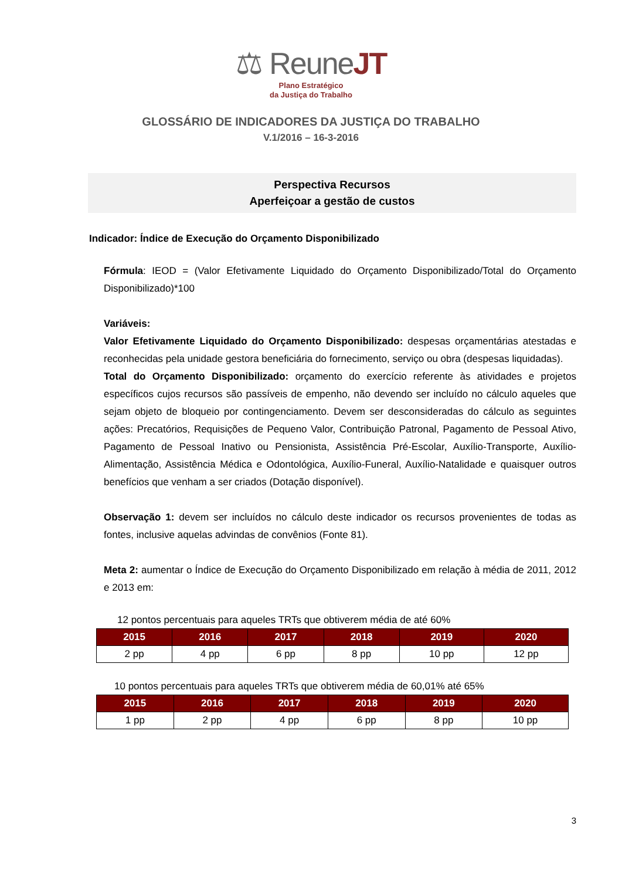⚖ ReuneJT
Plano Estratégico
da Justiça do Trabalho
GLOSSÁRIO DE INDICADORES DA JUSTIÇA DO TRABALHO
V.1/2016 – 16-3-2016
Perspectiva Recursos
Aperfeiçoar a gestão de custos
Indicador: Índice de Execução do Orçamento Disponibilizado
Fórmula: IEOD = (Valor Efetivamente Liquidado do Orçamento Disponibilizado/Total do Orçamento Disponibilizado)*100
Variáveis:
Valor Efetivamente Liquidado do Orçamento Disponibilizado: despesas orçamentárias atestadas e reconhecidas pela unidade gestora beneficiária do fornecimento, serviço ou obra (despesas liquidadas).
Total do Orçamento Disponibilizado: orçamento do exercício referente às atividades e projetos específicos cujos recursos são passíveis de empenho, não devendo ser incluído no cálculo aqueles que sejam objeto de bloqueio por contingenciamento. Devem ser desconsideradas do cálculo as seguintes ações: Precatórios, Requisições de Pequeno Valor, Contribuição Patronal, Pagamento de Pessoal Ativo, Pagamento de Pessoal Inativo ou Pensionista, Assistência Pré-Escolar, Auxílio-Transporte, Auxílio-Alimentação, Assistência Médica e Odontológica, Auxílio-Funeral, Auxílio-Natalidade e quaisquer outros benefícios que venham a ser criados (Dotação disponível).
Observação 1: devem ser incluídos no cálculo deste indicador os recursos provenientes de todas as fontes, inclusive aquelas advindas de convênios (Fonte 81).
Meta 2: aumentar o Índice de Execução do Orçamento Disponibilizado em relação à média de 2011, 2012 e 2013 em:
12 pontos percentuais para aqueles TRTs que obtiverem média de até 60%
| 2015 | 2016 | 2017 | 2018 | 2019 | 2020 |
| --- | --- | --- | --- | --- | --- |
| 2 pp | 4 pp | 6 pp | 8 pp | 10 pp | 12 pp |
10 pontos percentuais para aqueles TRTs que obtiverem média de 60,01% até 65%
| 2015 | 2016 | 2017 | 2018 | 2019 | 2020 |
| --- | --- | --- | --- | --- | --- |
| 1 pp | 2 pp | 4 pp | 6 pp | 8 pp | 10 pp |
3